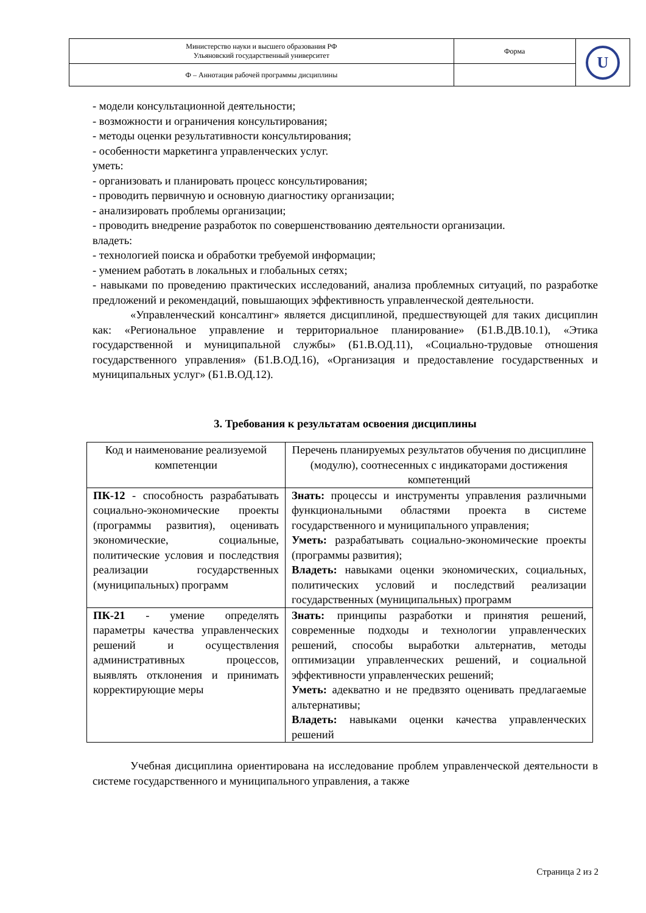| Министерство науки и высшего образования РФ Ульяновский государственный университет | Форма | U |
| Ф – Аннотация рабочей программы дисциплины | | |
- модели консультационной деятельности;
- возможности и ограничения консультирования;
- методы оценки результативности консультирования;
- особенности маркетинга управленческих услуг.
уметь:
- организовать и планировать процесс консультирования;
- проводить первичную и основную диагностику организации;
- анализировать проблемы организации;
- проводить внедрение разработок по совершенствованию деятельности организации.
владеть:
- технологией поиска и обработки требуемой информации;
- умением работать в локальных и глобальных сетях;
- навыками по проведению практических исследований, анализа проблемных ситуаций, по разработке предложений и рекомендаций, повышающих эффективность управленческой деятельности.
«Управленческий консалтинг» является дисциплиной, предшествующей для таких дисциплин как: «Региональное управление и территориальное планирование» (Б1.В.ДВ.10.1), «Этика государственной и муниципальной службы» (Б1.В.ОД.11), «Социально-трудовые отношения государственного управления» (Б1.В.ОД.16), «Организация и предоставление государственных и муниципальных услуг» (Б1.В.ОД.12).
3. Требования к результатам освоения дисциплины
| Код и наименование реализуемой компетенции | Перечень планируемых результатов обучения по дисциплине (модулю), соотнесенных с индикаторами достижения компетенций |
| --- | --- |
| ПК-12 - способность разрабатывать социально-экономические проекты (программы развития), оценивать экономические, социальные, политические условия и последствия реализации государственных (муниципальных) программ | Знать: процессы и инструменты управления различными функциональными областями проекта в системе государственного и муниципального управления; Уметь: разрабатывать социально-экономические проекты (программы развития); Владеть: навыками оценки экономических, социальных, политических условий и последствий реализации государственных (муниципальных) программ |
| ПК-21 - умение определять параметры качества управленческих решений и осуществления административных процессов, выявлять отклонения и принимать корректирующие меры | Знать: принципы разработки и принятия решений, современные подходы и технологии управленческих решений, способы выработки альтернатив, методы оптимизации управленческих решений, и социальной эффективности управленческих решений; Уметь: адекватно и не предвзято оценивать предлагаемые альтернативы; Владеть: навыками оценки качества управленческих решений |
Учебная дисциплина ориентирована на исследование проблем управленческой деятельности в системе государственного и муниципального управления, а также
Страница 2 из 2